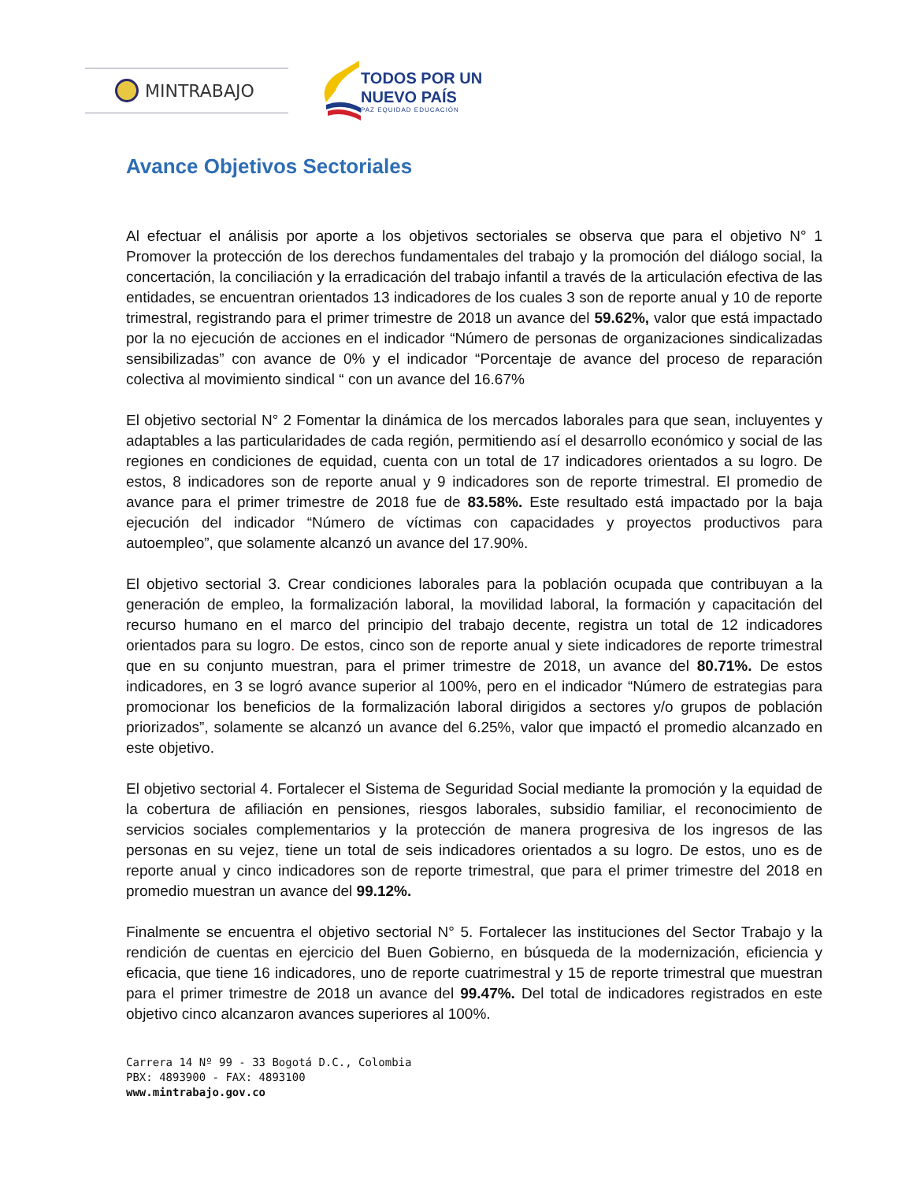MINTRABAJO
TODOS POR UN
NUEVO PAÍS
PAZ EQUIDAD EDUCACIÓN
Avance Objetivos Sectoriales
Al efectuar el análisis por aporte a los objetivos sectoriales se observa que para el objetivo N° 1 Promover la protección de los derechos fundamentales del trabajo y la promoción del diálogo social, la concertación, la conciliación y la erradicación del trabajo infantil a través de la articulación efectiva de las entidades, se encuentran orientados 13 indicadores de los cuales 3 son de reporte anual y 10 de reporte trimestral, registrando para el primer trimestre de 2018 un avance del 59.62%, valor que está impactado por la no ejecución de acciones en el indicador “Número de personas de organizaciones sindicalizadas sensibilizadas” con avance de 0% y el indicador “Porcentaje de avance del proceso de reparación colectiva al movimiento sindical “ con un avance del 16.67%
El objetivo sectorial N° 2 Fomentar la dinámica de los mercados laborales para que sean, incluyentes y adaptables a las particularidades de cada región, permitiendo así el desarrollo económico y social de las regiones en condiciones de equidad, cuenta con un total de 17 indicadores orientados a su logro. De estos, 8 indicadores son de reporte anual y 9 indicadores son de reporte trimestral. El promedio de avance para el primer trimestre de 2018 fue de 83.58%. Este resultado está impactado por la baja ejecución del indicador “Número de víctimas con capacidades y proyectos productivos para autoempleo”, que solamente alcanzó un avance del 17.90%.
El objetivo sectorial 3. Crear condiciones laborales para la población ocupada que contribuyan a la generación de empleo, la formalización laboral, la movilidad laboral, la formación y capacitación del recurso humano en el marco del principio del trabajo decente, registra un total de 12 indicadores orientados para su logro. De estos, cinco son de reporte anual y siete indicadores de reporte trimestral que en su conjunto muestran, para el primer trimestre de 2018, un avance del 80.71%. De estos indicadores, en 3 se logró avance superior al 100%, pero en el indicador “Número de estrategias para promocionar los beneficios de la formalización laboral dirigidos a sectores y/o grupos de población priorizados”, solamente se alcanzó un avance del 6.25%, valor que impactó el promedio alcanzado en este objetivo.
El objetivo sectorial 4. Fortalecer el Sistema de Seguridad Social mediante la promoción y la equidad de la cobertura de afiliación en pensiones, riesgos laborales, subsidio familiar, el reconocimiento de servicios sociales complementarios y la protección de manera progresiva de los ingresos de las personas en su vejez, tiene un total de seis indicadores orientados a su logro. De estos, uno es de reporte anual y cinco indicadores son de reporte trimestral, que para el primer trimestre del 2018 en promedio muestran un avance del 99.12%.
Finalmente se encuentra el objetivo sectorial N° 5. Fortalecer las instituciones del Sector Trabajo y la rendición de cuentas en ejercicio del Buen Gobierno, en búsqueda de la modernización, eficiencia y eficacia, que tiene 16 indicadores, uno de reporte cuatrimestral y 15 de reporte trimestral que muestran para el primer trimestre de 2018 un avance del 99.47%. Del total de indicadores registrados en este objetivo cinco alcanzaron avances superiores al 100%.
Carrera 14 Nº 99 - 33 Bogotá D.C., Colombia
PBX: 4893900 - FAX: 4893100
www.mintrabajo.gov.co